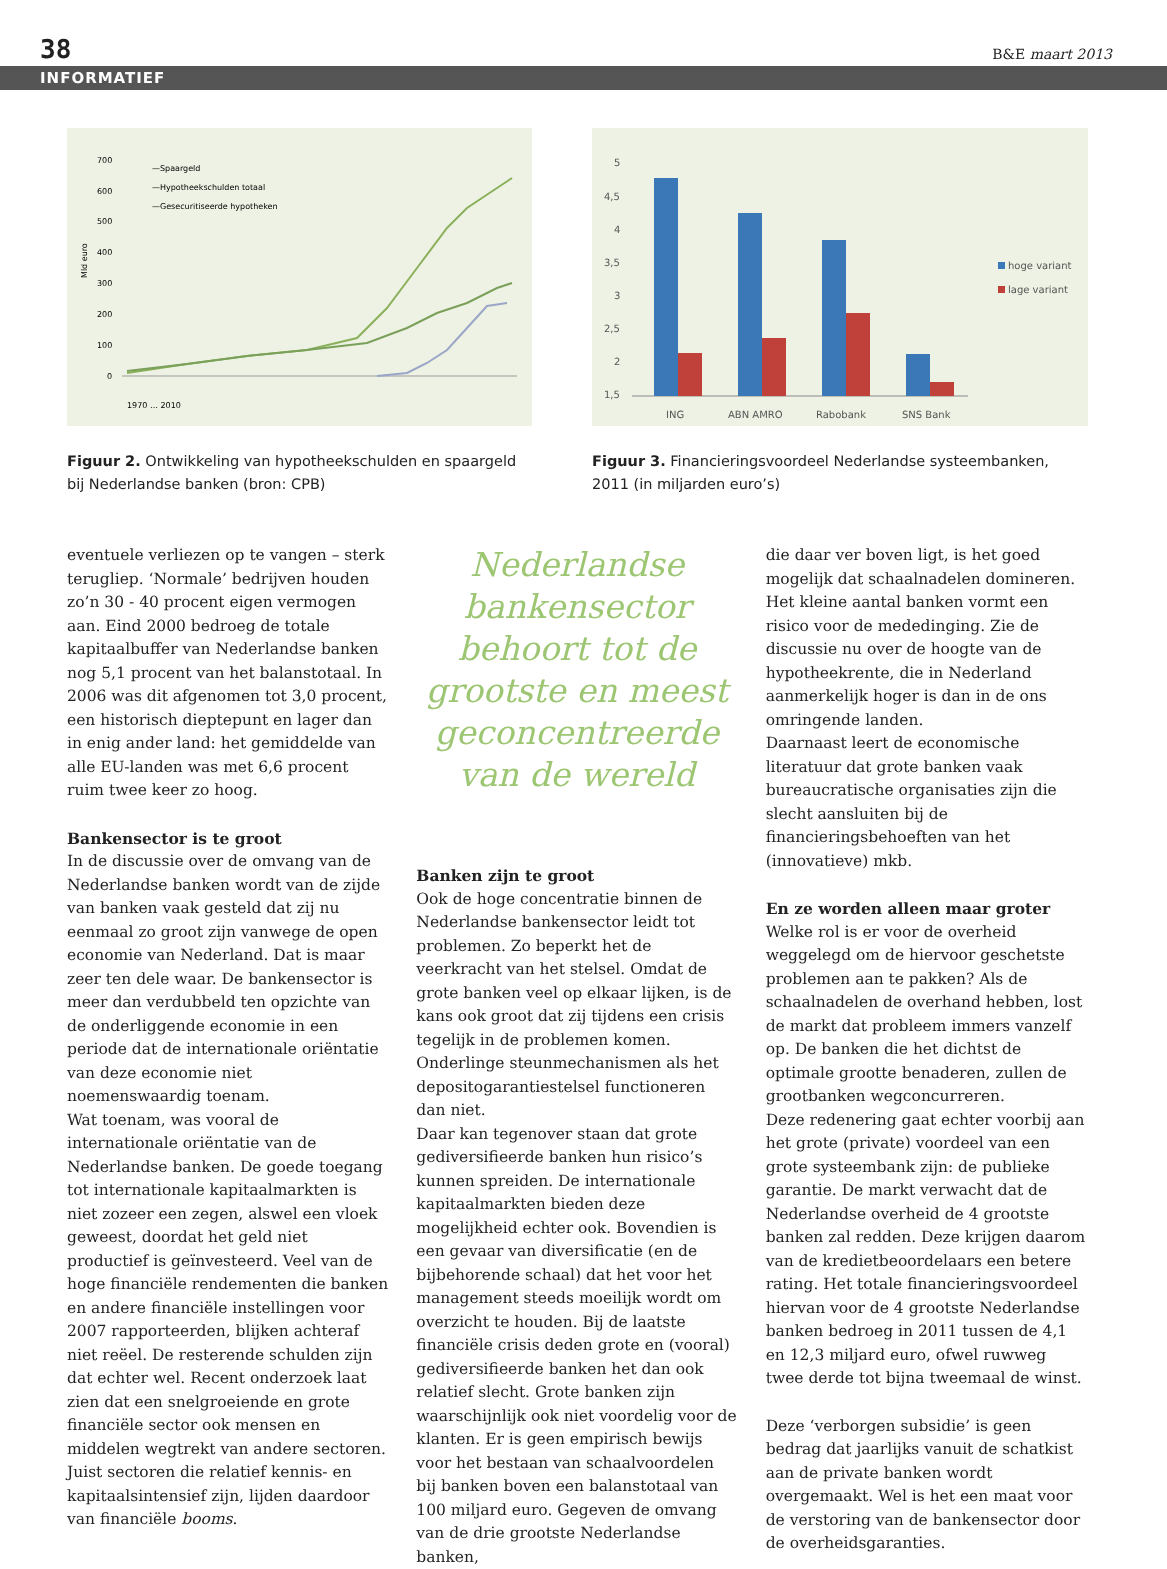38 B&E maart 2013
INFORMATIEF
700
600
500
400
300
200
100
0
—Spaargeld
—Hypotheekschulden totaal
—Gesecuritiseerde hypotheken
Mld euro
1970 … 2010
Figuur 2. Ontwikkeling van hypotheekschulden en spaargeld bij Nederlandse banken (bron: CPB)
5
4,5
4
3,5
3
2,5
2
1,5
ING
ABN AMRO
Rabobank
SNS Bank
hoge variant
lage variant
Figuur 3. Financieringsvoordeel Nederlandse systeembanken, 2011 (in miljarden euro’s)
eventuele verliezen op te vangen – sterk terugliep. ‘Normale’ bedrijven houden zo’n 30 - 40 procent eigen vermogen aan. Eind 2000 bedroeg de totale kapitaalbuffer van Nederlandse banken nog 5,1 procent van het balanstotaal. In 2006 was dit afgenomen tot 3,0 procent, een historisch dieptepunt en lager dan in enig ander land: het gemiddelde van alle EU-landen was met 6,6 procent ruim twee keer zo hoog.
Bankensector is te groot
In de discussie over de omvang van de Nederlandse banken wordt van de zijde van banken vaak gesteld dat zij nu eenmaal zo groot zijn vanwege de open economie van Nederland. Dat is maar zeer ten dele waar. De bankensector is meer dan verdubbeld ten opzichte van de onderliggende economie in een periode dat de internationale oriëntatie van deze economie niet noemenswaardig toenam.
Wat toenam, was vooral de internationale oriëntatie van de Nederlandse banken. De goede toegang tot internationale kapitaalmarkten is niet zozeer een zegen, alswel een vloek geweest, doordat het geld niet productief is geïnvesteerd. Veel van de hoge financiële rendementen die banken en andere financiële instellingen voor 2007 rapporteerden, blijken achteraf niet reëel. De resterende schulden zijn dat echter wel. Recent onderzoek laat zien dat een snelgroeiende en grote financiële sector ook mensen en middelen wegtrekt van andere sectoren. Juist sectoren die relatief kennis- en kapitaalsintensief zijn, lijden daardoor van financiële booms.
Nederlandse bankensector behoort tot de grootste en meest geconcentreerde van de wereld
Banken zijn te groot
Ook de hoge concentratie binnen de Nederlandse bankensector leidt tot problemen. Zo beperkt het de veerkracht van het stelsel. Omdat de grote banken veel op elkaar lijken, is de kans ook groot dat zij tijdens een crisis tegelijk in de problemen komen. Onderlinge steunmechanismen als het depositogarantiestelsel functioneren dan niet.
Daar kan tegenover staan dat grote gediversifieerde banken hun risico’s kunnen spreiden. De internationale kapitaalmarkten bieden deze mogelijkheid echter ook. Bovendien is een gevaar van diversificatie (en de bijbehorende schaal) dat het voor het management steeds moeilijk wordt om overzicht te houden. Bij de laatste financiële crisis deden grote en (vooral) gediversifieerde banken het dan ook relatief slecht. Grote banken zijn waarschijnlijk ook niet voordelig voor de klanten. Er is geen empirisch bewijs voor het bestaan van schaalvoordelen bij banken boven een balanstotaal van 100 miljard euro. Gegeven de omvang van de drie grootste Nederlandse banken,
die daar ver boven ligt, is het goed mogelijk dat schaalnadelen domineren.
Het kleine aantal banken vormt een risico voor de mededinging. Zie de discussie nu over de hoogte van de hypotheekrente, die in Nederland aanmerkelijk hoger is dan in de ons omringende landen.
Daarnaast leert de economische literatuur dat grote banken vaak bureaucratische organisaties zijn die slecht aansluiten bij de financieringsbehoeften van het (innovatieve) mkb.
En ze worden alleen maar groter
Welke rol is er voor de overheid weggelegd om de hiervoor geschetste problemen aan te pakken? Als de schaalnadelen de overhand hebben, lost de markt dat probleem immers vanzelf op. De banken die het dichtst de optimale grootte benaderen, zullen de grootbanken wegconcurreren.
Deze redenering gaat echter voorbij aan het grote (private) voordeel van een grote systeembank zijn: de publieke garantie. De markt verwacht dat de Nederlandse overheid de 4 grootste banken zal redden. Deze krijgen daarom van de kredietbeoordelaars een betere rating. Het totale financieringsvoordeel hiervan voor de 4 grootste Nederlandse banken bedroeg in 2011 tussen de 4,1 en 12,3 miljard euro, ofwel ruwweg twee derde tot bijna tweemaal de winst.
Deze ‘verborgen subsidie’ is geen bedrag dat jaarlijks vanuit de schatkist aan de private banken wordt overgemaakt. Wel is het een maat voor de verstoring van de bankensector door de overheidsgaranties.